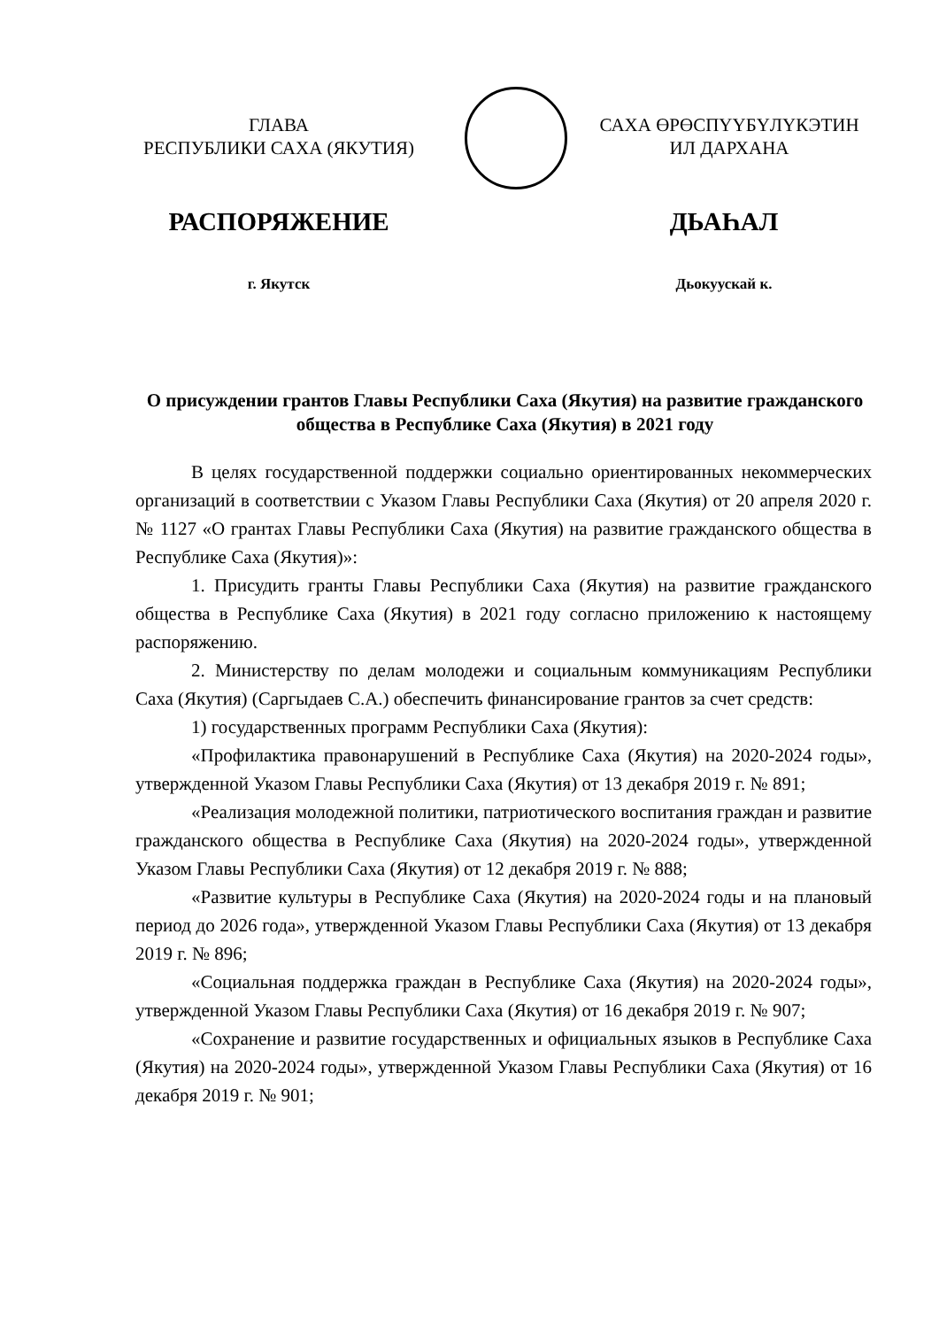ГЛАВА
РЕСПУБЛИКИ САХА (ЯКУТИЯ)
САХА ӨРӨСПҮҮБҮЛҮКЭТИН
ИЛ ДАРХАНА
РАСПОРЯЖЕНИЕ ДЬАҺАЛ
г. Якутск Дьокуускай к.
О присуждении грантов Главы Республики Саха (Якутия) на развитие гражданского общества в Республике Саха (Якутия) в 2021 году
В целях государственной поддержки социально ориентированных некоммерческих организаций в соответствии с Указом Главы Республики Саха (Якутия) от 20 апреля 2020 г. № 1127 «О грантах Главы Республики Саха (Якутия) на развитие гражданского общества в Республике Саха (Якутия)»:
1. Присудить гранты Главы Республики Саха (Якутия) на развитие гражданского общества в Республике Саха (Якутия) в 2021 году согласно приложению к настоящему распоряжению.
2. Министерству по делам молодежи и социальным коммуникациям Республики Саха (Якутия) (Саргыдаев С.А.) обеспечить финансирование грантов за счет средств:
1) государственных программ Республики Саха (Якутия):
«Профилактика правонарушений в Республике Саха (Якутия) на 2020-2024 годы», утвержденной Указом Главы Республики Саха (Якутия) от 13 декабря 2019 г. № 891;
«Реализация молодежной политики, патриотического воспитания граждан и развитие гражданского общества в Республике Саха (Якутия) на 2020-2024 годы», утвержденной Указом Главы Республики Саха (Якутия) от 12 декабря 2019 г. № 888;
«Развитие культуры в Республике Саха (Якутия) на 2020-2024 годы и на плановый период до 2026 года», утвержденной Указом Главы Республики Саха (Якутия) от 13 декабря 2019 г. № 896;
«Социальная поддержка граждан в Республике Саха (Якутия) на 2020-2024 годы», утвержденной Указом Главы Республики Саха (Якутия) от 16 декабря 2019 г. № 907;
«Сохранение и развитие государственных и официальных языков в Республике Саха (Якутия) на 2020-2024 годы», утвержденной Указом Главы Республики Саха (Якутия) от 16 декабря 2019 г. № 901;